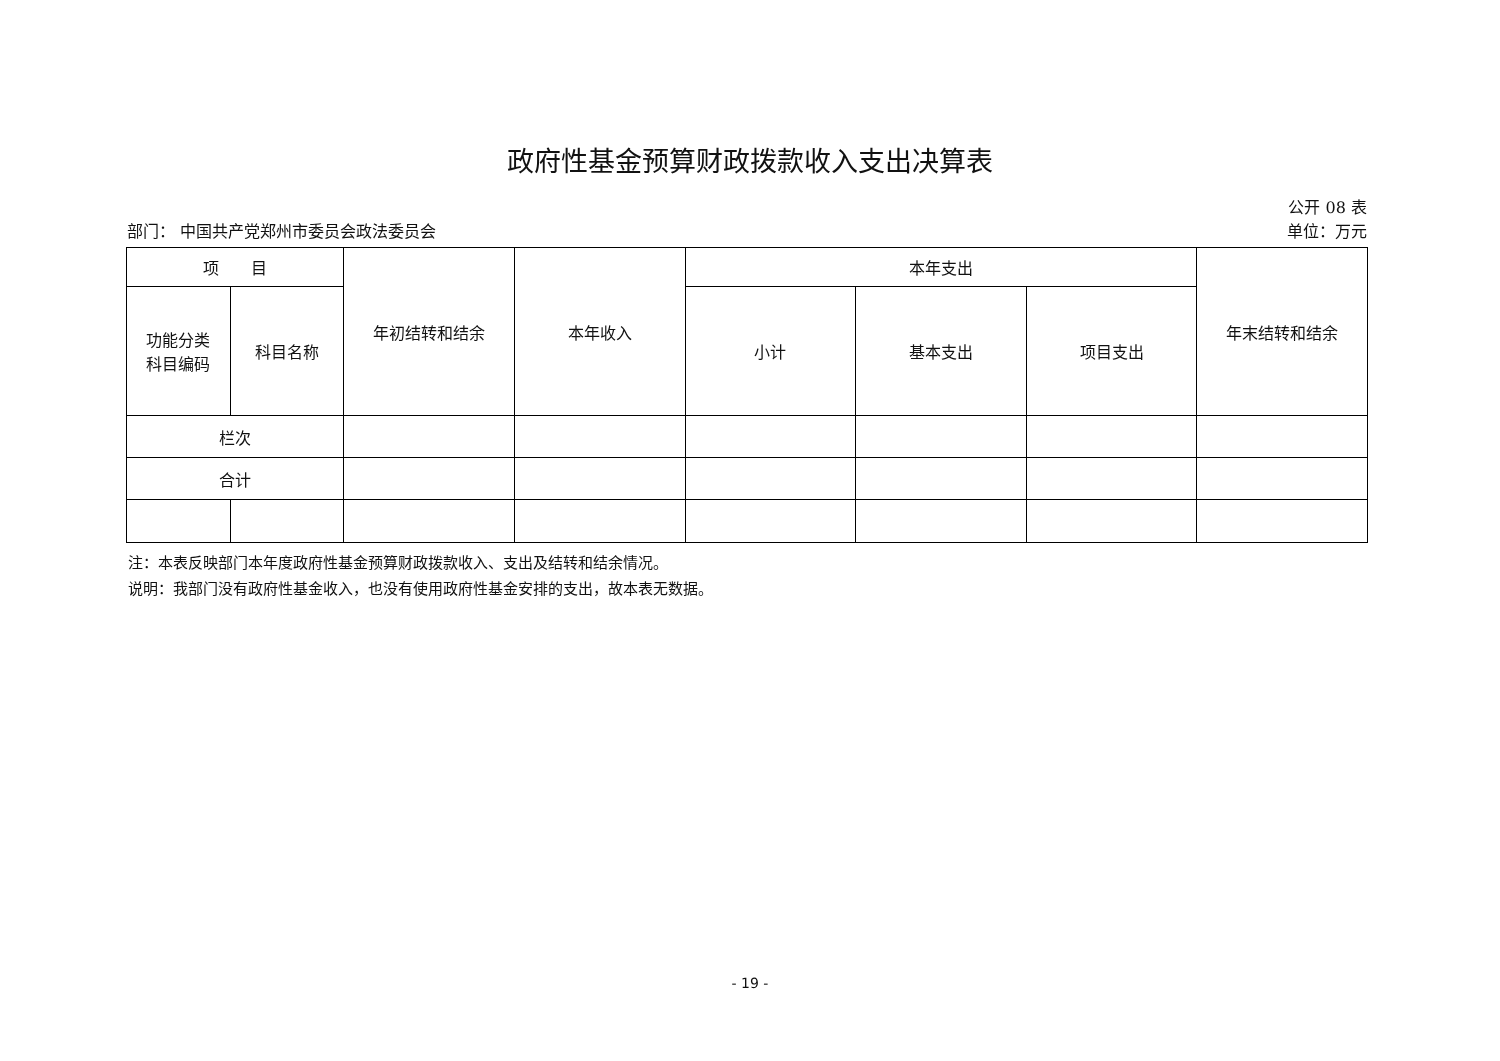政府性基金预算财政拨款收入支出决算表
公开 08 表
部门： 中国共产党郑州市委员会政法委员会 单位：万元
| 项 目 | | 年初结转和结余 | 本年收入 | 本年支出 | | | 年末结转和结余 |
| --- | --- | --- | --- | --- | --- | --- | --- |
| 功能分类 科目编码 | 科目名称 | | | 小计 | 基本支出 | 项目支出 | |
| 栏次 | | | | | | | |
| 合计 | | | | | | | |
注：本表反映部门本年度政府性基金预算财政拨款收入、支出及结转和结余情况。
说明：我部门没有政府性基金收入，也没有使用政府性基金安排的支出，故本表无数据。
- 19 -